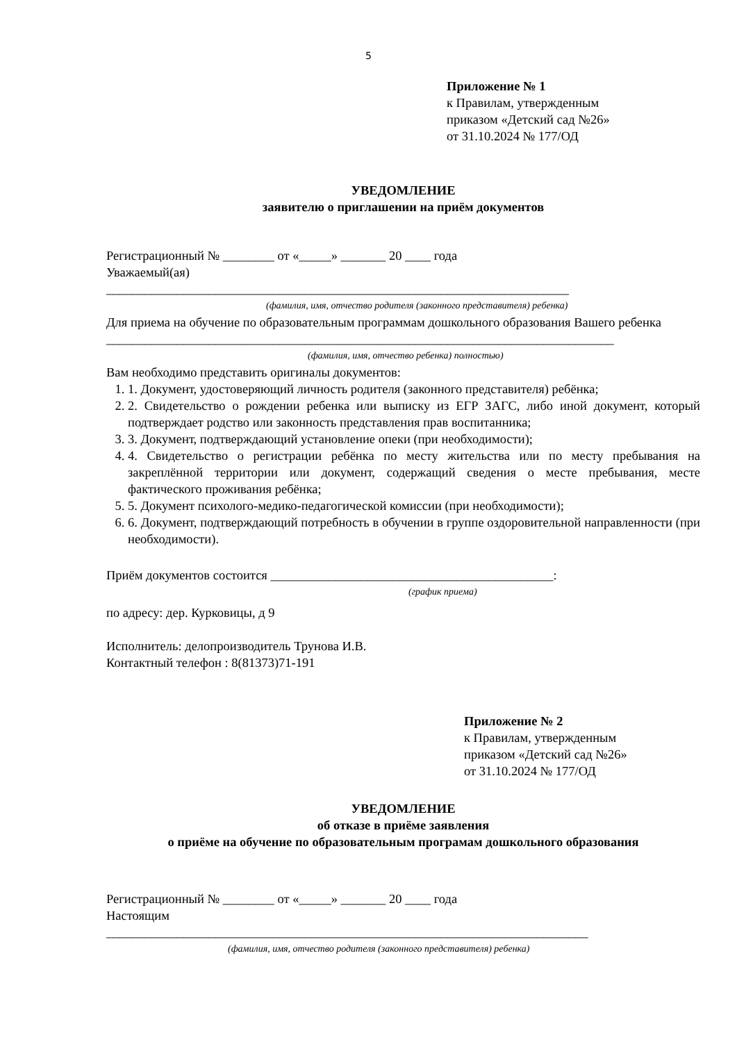5
Приложение № 1
к Правилам, утвержденным
приказом «Детский сад №26»
от 31.10.2024 № 177/ОД
УВЕДОМЛЕНИЕ
заявителю о приглашении на приём документов
Регистрационный № ________ от «_____» _______ 20 ____ года
Уважаемый(ая)
________________________________________________________________________
(фамилия, имя, отчество родителя (законного представителя) ребенка)
Для приема на обучение по образовательным программам дошкольного образования Вашего ребенка _______________________________________________________________________________
(фамилия, имя, отчество ребенка) полностью)
Вам необходимо представить оригиналы документов:
1. 1. Документ, удостоверяющий личность родителя (законного представителя) ребёнка;
2. 2. Свидетельство о рождении ребенка или выписку из ЕГР ЗАГС, либо иной документ, который подтверждает родство или законность представления прав воспитанника;
3. 3. Документ, подтверждающий установление опеки (при необходимости);
4. 4. Свидетельство о регистрации ребёнка по месту жительства или по месту пребывания на закреплённой территории или документ, содержащий сведения о месте пребывания, месте фактического проживания ребёнка;
5. 5. Документ психолого-медико-педагогической комиссии (при необходимости);
6. 6. Документ, подтверждающий потребность в обучении в группе оздоровительной направленности (при необходимости).
Приём документов состоится ____________________________________________:
(график приема)
по адресу: дер. Курковицы, д 9
Исполнитель: делопроизводитель Трунова И.В.
Контактный телефон : 8(81373)71-191
Приложение № 2
к Правилам, утвержденным
приказом «Детский сад №26»
от 31.10.2024 № 177/ОД
УВЕДОМЛЕНИЕ
об отказе в приёме заявления
о приёме на обучение по образовательным програмам дошкольного образования
Регистрационный № ________ от «_____» _______ 20 ____ года
Настоящим
___________________________________________________________________________
(фамилия, имя, отчество родителя (законного представителя) ребенка)